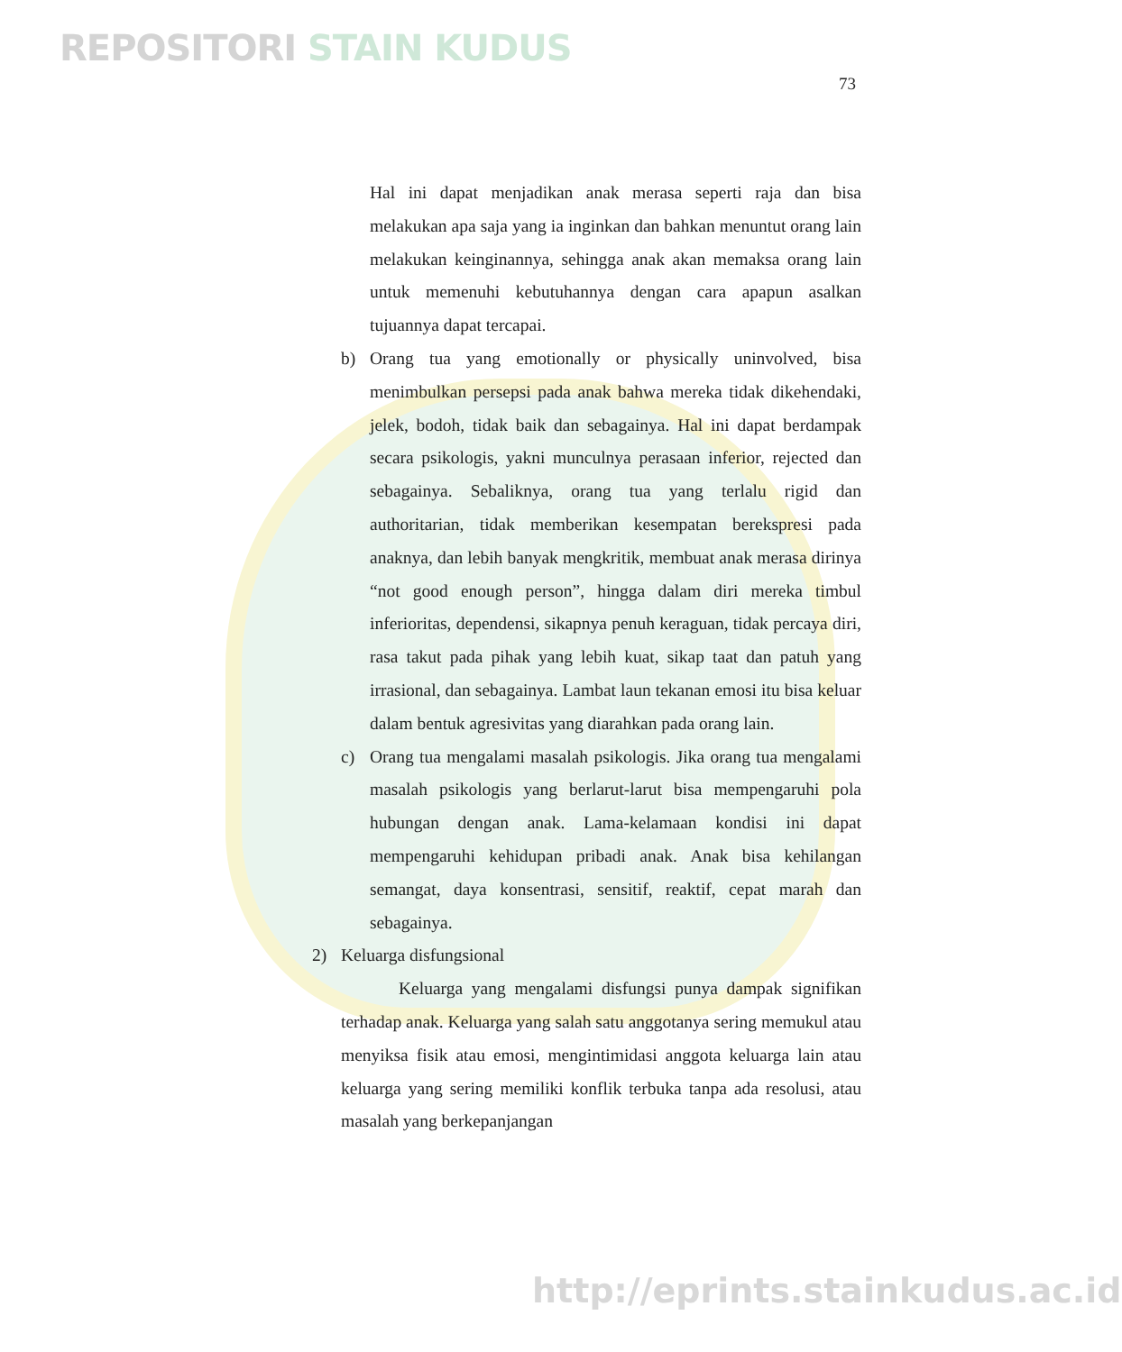REPOSITORI STAIN KUDUS
73
Hal ini dapat menjadikan anak merasa seperti raja dan bisa melakukan apa saja yang ia inginkan dan bahkan menuntut orang lain melakukan keinginannya, sehingga anak akan memaksa orang lain untuk memenuhi kebutuhannya dengan cara apapun asalkan tujuannya dapat tercapai.
b) Orang tua yang emotionally or physically uninvolved, bisa menimbulkan persepsi pada anak bahwa mereka tidak dikehendaki, jelek, bodoh, tidak baik dan sebagainya. Hal ini dapat berdampak secara psikologis, yakni munculnya perasaan inferior, rejected dan sebagainya. Sebaliknya, orang tua yang terlalu rigid dan authoritarian, tidak memberikan kesempatan berekspresi pada anaknya, dan lebih banyak mengkritik, membuat anak merasa dirinya “not good enough person”, hingga dalam diri mereka timbul inferioritas, dependensi, sikapnya penuh keraguan, tidak percaya diri, rasa takut pada pihak yang lebih kuat, sikap taat dan patuh yang irrasional, dan sebagainya. Lambat laun tekanan emosi itu bisa keluar dalam bentuk agresivitas yang diarahkan pada orang lain.
c) Orang tua mengalami masalah psikologis. Jika orang tua mengalami masalah psikologis yang berlarut-larut bisa mempengaruhi pola hubungan dengan anak. Lama-kelamaan kondisi ini dapat mempengaruhi kehidupan pribadi anak. Anak bisa kehilangan semangat, daya konsentrasi, sensitif, reaktif, cepat marah dan sebagainya.
2) Keluarga disfungsional
Keluarga yang mengalami disfungsi punya dampak signifikan terhadap anak. Keluarga yang salah satu anggotanya sering memukul atau menyiksa fisik atau emosi, mengintimidasi anggota keluarga lain atau keluarga yang sering memiliki konflik terbuka tanpa ada resolusi, atau masalah yang berkepanjangan
http://eprints.stainkudus.ac.id